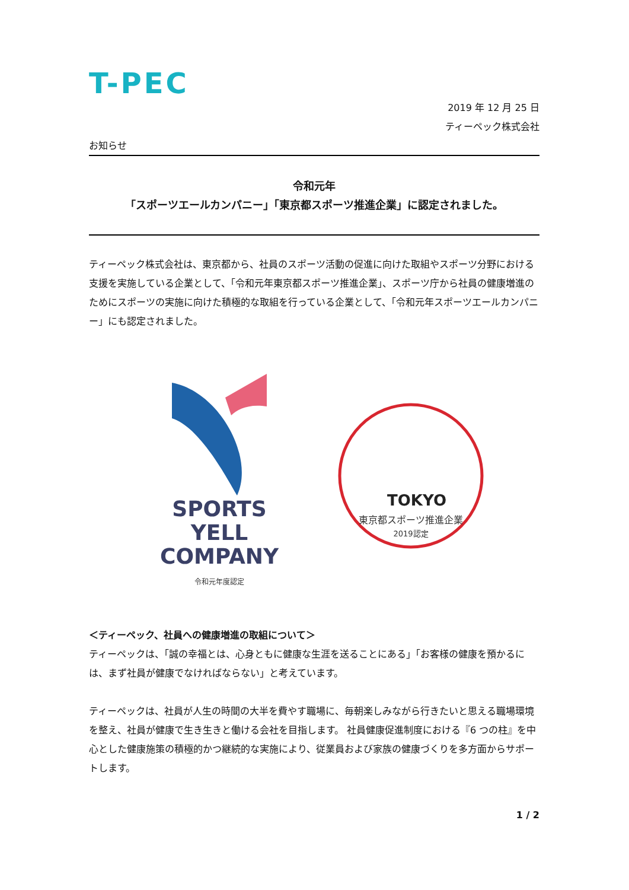T-PEC
2019 年 12 月 25 日
ティーペック株式会社
お知らせ
令和元年
「スポーツエールカンパニー」「東京都スポーツ推進企業」に認定されました。
ティーペック株式会社は、東京都から、社員のスポーツ活動の促進に向けた取組やスポーツ分野における支援を実施している企業として、「令和元年東京都スポーツ推進企業」、スポーツ庁から社員の健康増進のためにスポーツの実施に向けた積極的な取組を行っている企業として、「令和元年スポーツエールカンパニー」にも認定されました。
SPORTS
YELL
COMPANY
令和元年度認定
TOKYO
東京都スポーツ推進企業
2019認定
＜ティーペック、社員への健康増進の取組について＞
ティーペックは、「誠の幸福とは、心身ともに健康な生涯を送ることにある」「お客様の健康を預かるには、まず社員が健康でなければならない」と考えています。
ティーペックは、社員が人生の時間の大半を費やす職場に、毎朝楽しみながら行きたいと思える職場環境を整え、社員が健康で生き生きと働ける会社を目指します。 社員健康促進制度における『6 つの柱』を中心とした健康施策の積極的かつ継続的な実施により、従業員および家族の健康づくりを多方面からサポートします。
1 / 2